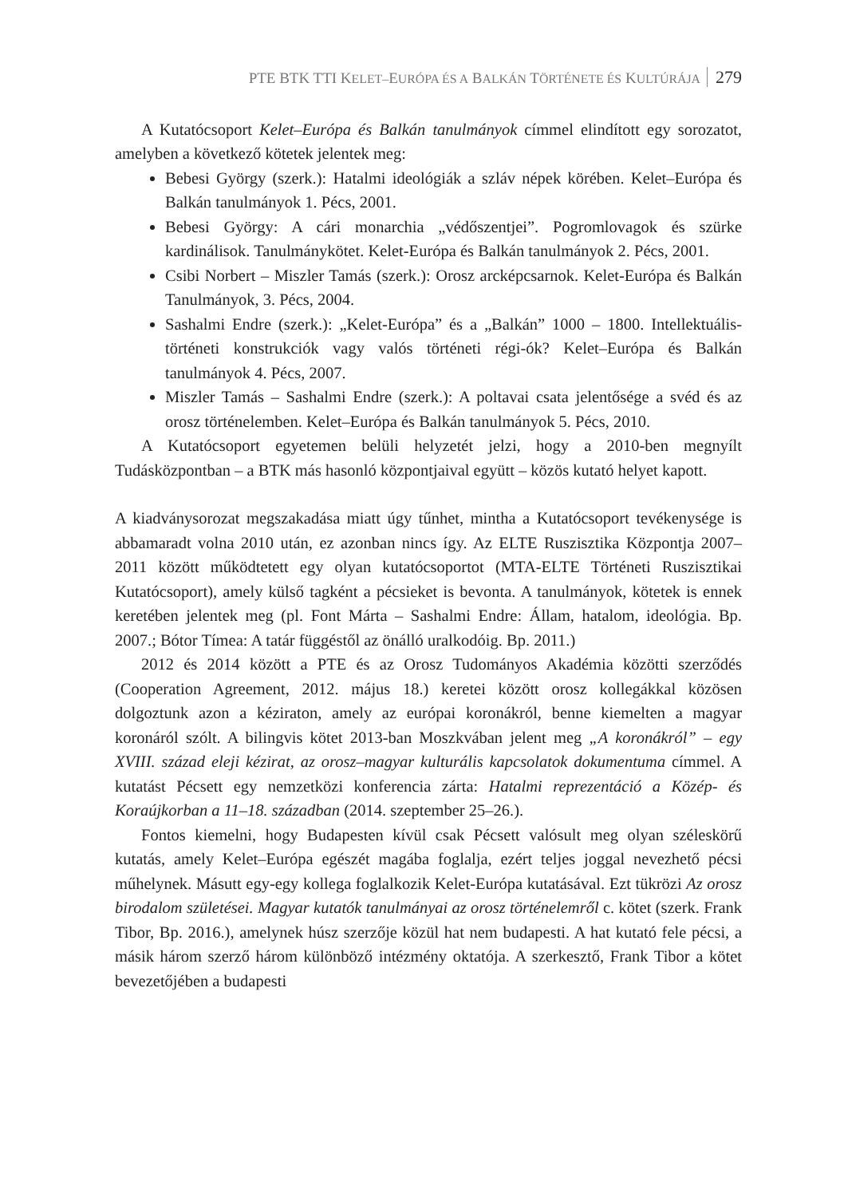PTE BTK TTI KELET–EURÓPA ÉS A BALKÁN TÖRTÉNETE ÉS KULTÚRÁJA 279
A Kutatócsoport Kelet–Európa és Balkán tanulmányok címmel elindított egy sorozatot, amelyben a következő kötetek jelentek meg:
Bebesi György (szerk.): Hatalmi ideológiák a szláv népek körében. Kelet–Európa és Balkán tanulmányok 1. Pécs, 2001.
Bebesi György: A cári monarchia „védőszentjei”. Pogromlovagok és szürke kardinálisok. Tanulmánykötet. Kelet-Európa és Balkán tanulmányok 2. Pécs, 2001.
Csibi Norbert – Miszler Tamás (szerk.): Orosz arcképcsarnok. Kelet-Európa és Balkán Tanulmányok, 3. Pécs, 2004.
Sashalmi Endre (szerk.): „Kelet-Európa” és a „Balkán” 1000 – 1800. Intellektuális-történeti konstrukciók vagy valós történeti régi-ók? Kelet–Európa és Balkán tanulmányok 4. Pécs, 2007.
Miszler Tamás – Sashalmi Endre (szerk.): A poltavai csata jelentősége a svéd és az orosz történelemben. Kelet–Európa és Balkán tanulmányok 5. Pécs, 2010.
A Kutatócsoport egyetemen belüli helyzetét jelzi, hogy a 2010-ben megnyílt Tudásközpontban – a BTK más hasonló központjaival együtt – közös kutató helyet kapott.
A kiadványsorozat megszakadása miatt úgy tűnhet, mintha a Kutatócsoport tevékenysége is abbamaradt volna 2010 után, ez azonban nincs így. Az ELTE Ruszisztika Központja 2007–2011 között működtetett egy olyan kutatócsoportot (MTA-ELTE Történeti Ruszisztikai Kutatócsoport), amely külső tagként a pécsieket is bevonta. A tanulmányok, kötetek is ennek keretében jelentek meg (pl. Font Márta – Sashalmi Endre: Állam, hatalom, ideológia. Bp. 2007.; Bótor Tímea: A tatár függéstől az önálló uralkodóig. Bp. 2011.)
2012 és 2014 között a PTE és az Orosz Tudományos Akadémia közötti szerződés (Cooperation Agreement, 2012. május 18.) keretei között orosz kollegákkal közösen dolgoztunk azon a kéziraton, amely az európai koronákról, benne kiemelten a magyar koronáról szólt. A bilingvis kötet 2013-ban Moszkvában jelent meg „A koronákról” – egy XVIII. század eleji kézirat, az orosz–magyar kulturális kapcsolatok dokumentuma címmel. A kutatást Pécsett egy nemzetközi konferencia zárta: Hatalmi reprezentáció a Közép- és Koraújkorban a 11–18. században (2014. szeptember 25–26.).
Fontos kiemelni, hogy Budapesten kívül csak Pécsett valósult meg olyan széleskörű kutatás, amely Kelet–Európa egészét magába foglalja, ezért teljes joggal nevezhető pécsi műhelynek. Másutt egy-egy kollega foglalkozik Kelet-Európa kutatásával. Ezt tükrözi Az orosz birodalom születései. Magyar kutatók tanulmányai az orosz történelemről c. kötet (szerk. Frank Tibor, Bp. 2016.), amelynek húsz szerzője közül hat nem budapesti. A hat kutató fele pécsi, a másik három szerző három különböző intézmény oktatója. A szerkesztő, Frank Tibor a kötet bevezetőjében a budapesti